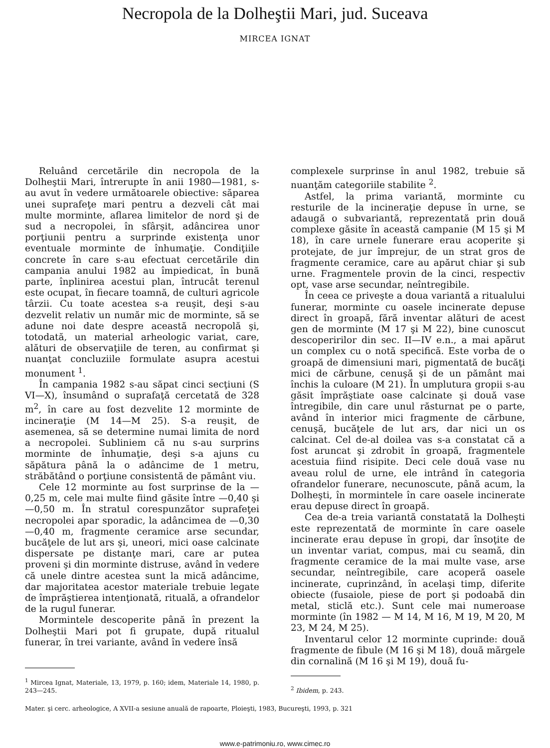Necropola de la Dolheştii Mari, jud. Suceava
MIRCEA IGNAT
Reluând cercetările din necropola de la Dolheştii Mari, întrerupte în anii 1980—1981, s-au avut în vedere următoarele obiective: săparea unei suprafeţe mari pentru a dezveli cât mai multe morminte, aflarea limitelor de nord şi de sud a necropolei, în sfârşit, adâncirea unor porţiunii pentru a surprinde existenţa unor eventuale morminte de înhumaţie. Condiţiile concrete în care s-au efectuat cercetările din campania anului 1982 au împiedicat, în bună parte, înplinirea acestui plan, întrucât terenul este ocupat, în fiecare toamnă, de culturi agricole târzii. Cu toate acestea s-a reuşit, deşi s-au dezvelit relativ un număr mic de morminte, să se adune noi date despre această necropolă şi, totodată, un material arheologic variat, care, alături de observaţiile de teren, au confirmat şi nuanţat concluziile formulate asupra acestui monument <sup>1</sup>.
În campania 1982 s-au săpat cinci secţiuni (S VI—X), însumând o suprafaţă cercetată de 328 m<sup>2</sup>, în care au fost dezvelite 12 morminte de incineraţie (M 14—M 25). S-a reuşit, de asemenea, să se determine numai limita de nord a necropolei. Subliniem că nu s-au surprins morminte de înhumaţie, deşi s-a ajuns cu săpătura până la o adâncime de 1 metru, străbătând o porţiune consistentă de pământ viu.
Cele 12 morminte au fost surprinse de la —0,25 m, cele mai multe fiind găsite între —0,40 şi —0,50 m. În stratul corespunzător suprafeţei necropolei apar sporadic, la adâncimea de —0,30—0,40 m, fragmente ceramice arse secundar, bucăţele de lut ars şi, uneori, mici oase calcinate dispersate pe distanţe mari, care ar putea proveni şi din morminte distruse, având în vedere că unele dintre acestea sunt la mică adâncime, dar majoritatea acestor materiale trebuie legate de împrăştierea intenţionată, rituală, a ofrandelor de la rugul funerar.
Mormintele descoperite până în prezent la Dolheştii Mari pot fi grupate, după ritualul funerar, în trei variante, având în vedere însă
<sup>1</sup> Mircea Ignat, Materiale, 13, 1979, p. 160; idem, Materiale 14, 1980, p. 243—245.
complexele surprinse în anul 1982, trebuie să nuanţăm categoriile stabilite <sup>2</sup>.
Astfel, la prima variantă, morminte cu resturile de la incineraţie depuse în urne, se adaugă o subvariantă, reprezentată prin două complexe găsite în această campanie (M 15 şi M 18), în care urnele funerare erau acoperite şi protejate, de jur împrejur, de un strat gros de fragmente ceramice, care au apărut chiar şi sub urne. Fragmentele provin de la cinci, respectiv opt, vase arse secundar, neîntregibile.
În ceea ce priveşte a doua variantă a ritualului funerar, morminte cu oasele incinerate depuse direct în groapă, fără inventar alături de acest gen de morminte (M 17 şi M 22), bine cunoscut descoperirilor din sec. II—IV e.n., a mai apărut un complex cu o notă specifică. Este vorba de o groapă de dimensiuni mari, pigmentată de bucăţi mici de cărbune, cenuşă şi de un pământ mai închis la culoare (M 21). În umplutura gropii s-au găsit împrăştiate oase calcinate şi două vase întregibile, din care unul răsturnat pe o parte, având în interior mici fragmente de cărbune, cenuşă, bucăţele de lut ars, dar nici un os calcinat. Cel de-al doilea vas s-a constatat că a fost aruncat şi zdrobit în groapă, fragmentele acestuia fiind risipite. Deci cele două vase nu aveau rolul de urne, ele intrând în categoria ofrandelor funerare, necunoscute, până acum, la Dolheşti, în mormintele în care oasele incinerate erau depuse direct în groapă.
Cea de-a treia variantă constatată la Dolheşti este reprezentată de morminte în care oasele incinerate erau depuse în gropi, dar însoţite de un inventar variat, compus, mai cu seamă, din fragmente ceramice de la mai multe vase, arse secundar, neîntregibile, care acoperă oasele incinerate, cuprinzând, în acelaşi timp, diferite obiecte (fusaiole, piese de port şi podoabă din metal, sticlă etc.). Sunt cele mai numeroase morminte (în 1982 — M 14, M 16, M 19, M 20, M 23, M 24, M 25).
Inventarul celor 12 morminte cuprinde: două fragmente de fibule (M 16 şi M 18), două mărgele din cornalină (M 16 şi M 19), două fu-
<sup>2</sup> Ibidem, p. 243.
Mater. şi cerc. arheologice, A XVII-a sesiune anuală de rapoarte, Ploieşti, 1983, Bucureşti, 1993, p. 321
www.e-patrimoniu.ro, www.cimec.ro